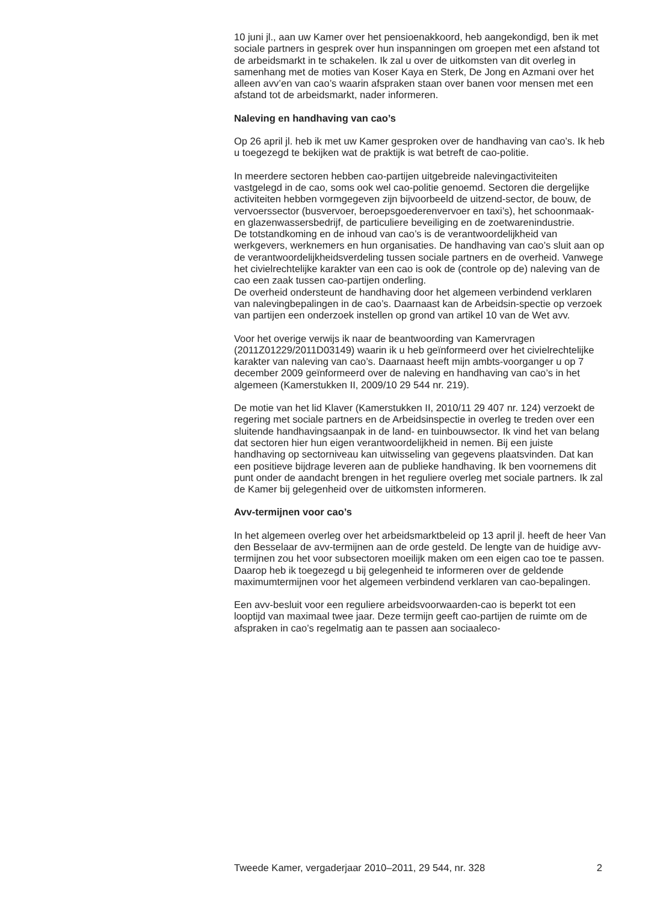10 juni jl., aan uw Kamer over het pensioenakkoord, heb aangekondigd, ben ik met sociale partners in gesprek over hun inspanningen om groepen met een afstand tot de arbeidsmarkt in te schakelen. Ik zal u over de uitkomsten van dit overleg in samenhang met de moties van Koser Kaya en Sterk, De Jong en Azmani over het alleen avv’en van cao’s waarin afspraken staan over banen voor mensen met een afstand tot de arbeidsmarkt, nader informeren.
Naleving en handhaving van cao’s
Op 26 april jl. heb ik met uw Kamer gesproken over de handhaving van cao’s. Ik heb u toegezegd te bekijken wat de praktijk is wat betreft de cao-politie.
In meerdere sectoren hebben cao-partijen uitgebreide nalevingactiviteiten vastgelegd in de cao, soms ook wel cao-politie genoemd. Sectoren die dergelijke activiteiten hebben vormgegeven zijn bijvoorbeeld de uitzend-sector, de bouw, de vervoerssector (busvervoer, beroepsgoederenvervoer en taxi’s), het schoonmaak- en glazenwassersbedrijf, de particuliere beveiliging en de zoetwarenindustrie.
De totstandkoming en de inhoud van cao’s is de verantwoordelijkheid van werkgevers, werknemers en hun organisaties. De handhaving van cao’s sluit aan op de verantwoordelijkheidsverdeling tussen sociale partners en de overheid. Vanwege het civielrechtelijke karakter van een cao is ook de (controle op de) naleving van de cao een zaak tussen cao-partijen onderling.
De overheid ondersteunt de handhaving door het algemeen verbindend verklaren van nalevingbepalingen in de cao’s. Daarnaast kan de Arbeidsin-spectie op verzoek van partijen een onderzoek instellen op grond van artikel 10 van de Wet avv.
Voor het overige verwijs ik naar de beantwoording van Kamervragen (2011Z01229/2011D03149) waarin ik u heb geïnformeerd over het civielrechtelijke karakter van naleving van cao’s. Daarnaast heeft mijn ambts-voorganger u op 7 december 2009 geïnformeerd over de naleving en handhaving van cao’s in het algemeen (Kamerstukken II, 2009/10 29 544 nr. 219).
De motie van het lid Klaver (Kamerstukken II, 2010/11 29 407 nr. 124) verzoekt de regering met sociale partners en de Arbeidsinspectie in overleg te treden over een sluitende handhavingsaanpak in de land- en tuinbouwsector. Ik vind het van belang dat sectoren hier hun eigen verantwoordelijkheid in nemen. Bij een juiste handhaving op sectorniveau kan uitwisseling van gegevens plaatsvinden. Dat kan een positieve bijdrage leveren aan de publieke handhaving. Ik ben voornemens dit punt onder de aandacht brengen in het reguliere overleg met sociale partners. Ik zal de Kamer bij gelegenheid over de uitkomsten informeren.
Avv-termijnen voor cao’s
In het algemeen overleg over het arbeidsmarktbeleid op 13 april jl. heeft de heer Van den Besselaar de avv-termijnen aan de orde gesteld. De lengte van de huidige avv-termijnen zou het voor subsectoren moeilijk maken om een eigen cao toe te passen. Daarop heb ik toegezegd u bij gelegenheid te informeren over de geldende maximumtermijnen voor het algemeen verbindend verklaren van cao-bepalingen.
Een avv-besluit voor een reguliere arbeidsvoorwaarden-cao is beperkt tot een looptijd van maximaal twee jaar. Deze termijn geeft cao-partijen de ruimte om de afspraken in cao’s regelmatig aan te passen aan sociaaleco-
Tweede Kamer, vergaderjaar 2010–2011, 29 544, nr. 328 2